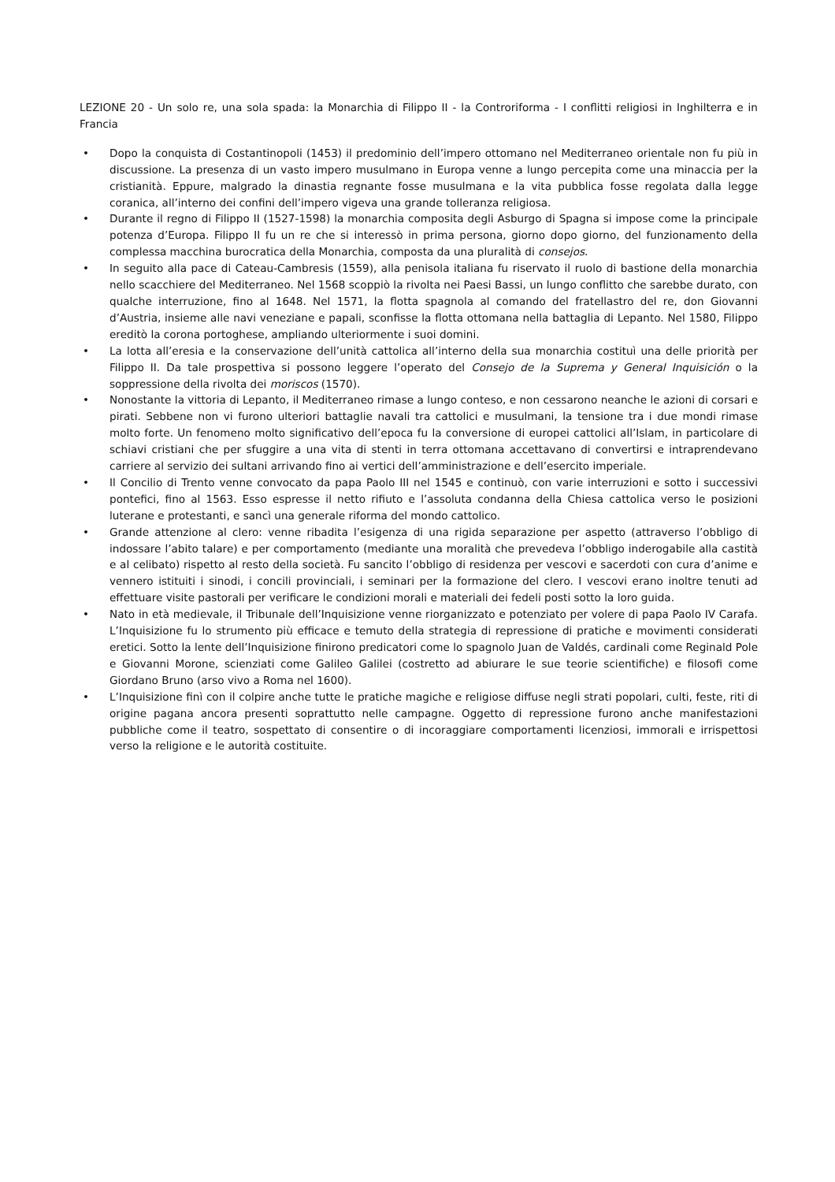LEZIONE 20 - Un solo re, una sola spada: la Monarchia di Filippo II - la Controriforma - I conflitti religiosi in Inghilterra e in Francia
• Dopo la conquista di Costantinopoli (1453) il predominio dell’impero ottomano nel Mediterraneo orientale non fu più in discussione. La presenza di un vasto impero musulmano in Europa venne a lungo percepita come una minaccia per la cristianità. Eppure, malgrado la dinastia regnante fosse musulmana e la vita pubblica fosse regolata dalla legge coranica, all’interno dei confini dell’impero vigeva una grande tolleranza religiosa.
• Durante il regno di Filippo II (1527-1598) la monarchia composita degli Asburgo di Spagna si impose come la principale potenza d’Europa. Filippo II fu un re che si interessò in prima persona, giorno dopo giorno, del funzionamento della complessa macchina burocratica della Monarchia, composta da una pluralità di consejos.
• In seguito alla pace di Cateau-Cambresis (1559), alla penisola italiana fu riservato il ruolo di bastione della monarchia nello scacchiere del Mediterraneo. Nel 1568 scoppiò la rivolta nei Paesi Bassi, un lungo conflitto che sarebbe durato, con qualche interruzione, fino al 1648. Nel 1571, la flotta spagnola al comando del fratellastro del re, don Giovanni d’Austria, insieme alle navi veneziane e papali, sconfisse la flotta ottomana nella battaglia di Lepanto. Nel 1580, Filippo ereditò la corona portoghese, ampliando ulteriormente i suoi domini.
• La lotta all’eresia e la conservazione dell’unità cattolica all’interno della sua monarchia costituì una delle priorità per Filippo II. Da tale prospettiva si possono leggere l’operato del Consejo de la Suprema y General Inquisición o la soppressione della rivolta dei moriscos (1570).
• Nonostante la vittoria di Lepanto, il Mediterraneo rimase a lungo conteso, e non cessarono neanche le azioni di corsari e pirati. Sebbene non vi furono ulteriori battaglie navali tra cattolici e musulmani, la tensione tra i due mondi rimase molto forte. Un fenomeno molto significativo dell’epoca fu la conversione di europei cattolici all’Islam, in particolare di schiavi cristiani che per sfuggire a una vita di stenti in terra ottomana accettavano di convertirsi e intraprendevano carriere al servizio dei sultani arrivando fino ai vertici dell’amministrazione e dell’esercito imperiale.
• Il Concilio di Trento venne convocato da papa Paolo III nel 1545 e continuò, con varie interruzioni e sotto i successivi pontefici, fino al 1563. Esso espresse il netto rifiuto e l’assoluta condanna della Chiesa cattolica verso le posizioni luterane e protestanti, e sancì una generale riforma del mondo cattolico.
• Grande attenzione al clero: venne ribadita l’esigenza di una rigida separazione per aspetto (attraverso l’obbligo di indossare l’abito talare) e per comportamento (mediante una moralità che prevedeva l’obbligo inderogabile alla castità e al celibato) rispetto al resto della società. Fu sancito l’obbligo di residenza per vescovi e sacerdoti con cura d’anime e vennero istituiti i sinodi, i concili provinciali, i seminari per la formazione del clero. I vescovi erano inoltre tenuti ad effettuare visite pastorali per verificare le condizioni morali e materiali dei fedeli posti sotto la loro guida.
• Nato in età medievale, il Tribunale dell’Inquisizione venne riorganizzato e potenziato per volere di papa Paolo IV Carafa. L’Inquisizione fu lo strumento più efficace e temuto della strategia di repressione di pratiche e movimenti considerati eretici. Sotto la lente dell’Inquisizione finirono predicatori come lo spagnolo Juan de Valdés, cardinali come Reginald Pole e Giovanni Morone, scienziati come Galileo Galilei (costretto ad abiurare le sue teorie scientifiche) e filosofi come Giordano Bruno (arso vivo a Roma nel 1600).
• L’Inquisizione finì con il colpire anche tutte le pratiche magiche e religiose diffuse negli strati popolari, culti, feste, riti di origine pagana ancora presenti soprattutto nelle campagne. Oggetto di repressione furono anche manifestazioni pubbliche come il teatro, sospettato di consentire o di incoraggiare comportamenti licenziosi, immorali e irrispettosi verso la religione e le autorità costituite.